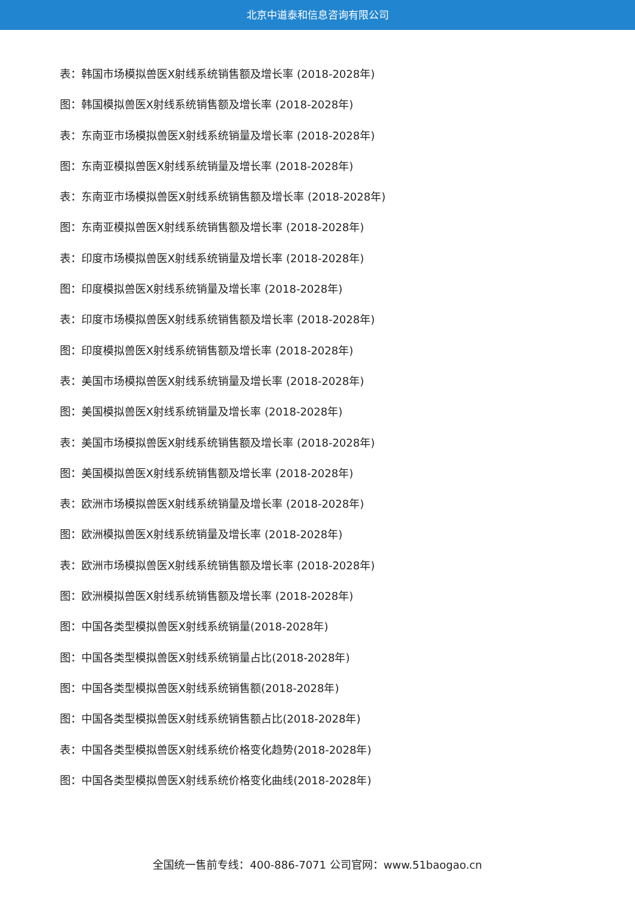北京中道泰和信息咨询有限公司
表：韩国市场模拟兽医X射线系统销售额及增长率 (2018-2028年)
图：韩国模拟兽医X射线系统销售额及增长率 (2018-2028年)
表：东南亚市场模拟兽医X射线系统销量及增长率 (2018-2028年)
图：东南亚模拟兽医X射线系统销量及增长率 (2018-2028年)
表：东南亚市场模拟兽医X射线系统销售额及增长率 (2018-2028年)
图：东南亚模拟兽医X射线系统销售额及增长率 (2018-2028年)
表：印度市场模拟兽医X射线系统销量及增长率 (2018-2028年)
图：印度模拟兽医X射线系统销量及增长率 (2018-2028年)
表：印度市场模拟兽医X射线系统销售额及增长率 (2018-2028年)
图：印度模拟兽医X射线系统销售额及增长率 (2018-2028年)
表：美国市场模拟兽医X射线系统销量及增长率 (2018-2028年)
图：美国模拟兽医X射线系统销量及增长率 (2018-2028年)
表：美国市场模拟兽医X射线系统销售额及增长率 (2018-2028年)
图：美国模拟兽医X射线系统销售额及增长率 (2018-2028年)
表：欧洲市场模拟兽医X射线系统销量及增长率 (2018-2028年)
图：欧洲模拟兽医X射线系统销量及增长率 (2018-2028年)
表：欧洲市场模拟兽医X射线系统销售额及增长率 (2018-2028年)
图：欧洲模拟兽医X射线系统销售额及增长率 (2018-2028年)
图：中国各类型模拟兽医X射线系统销量(2018-2028年)
图：中国各类型模拟兽医X射线系统销量占比(2018-2028年)
图：中国各类型模拟兽医X射线系统销售额(2018-2028年)
图：中国各类型模拟兽医X射线系统销售额占比(2018-2028年)
表：中国各类型模拟兽医X射线系统价格变化趋势(2018-2028年)
图：中国各类型模拟兽医X射线系统价格变化曲线(2018-2028年)
全国统一售前专线：400-886-7071 公司官网：www.51baogao.cn